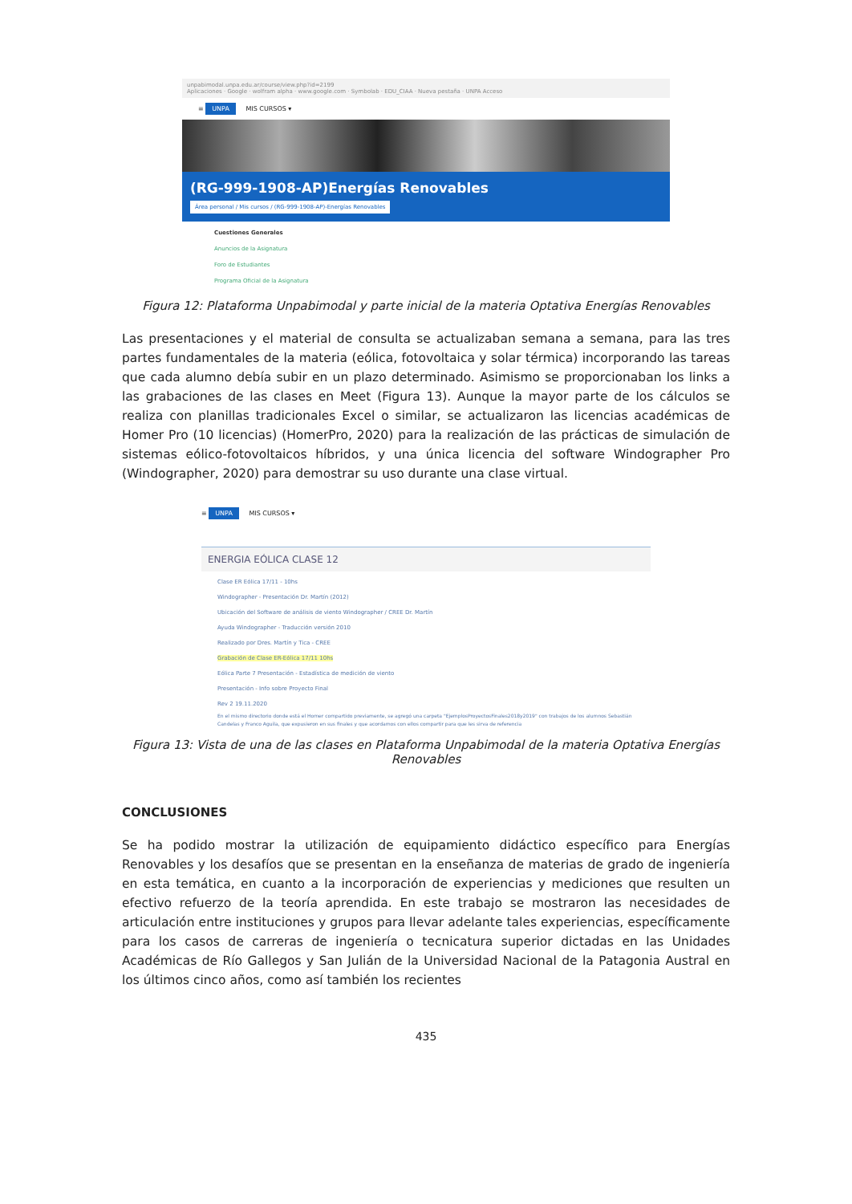unpabimodal.unpa.edu.ar/course/view.php?id=2199
Aplicaciones · Google · wolfram alpha · www.google.com · Symbolab · EDU_CIAA · Nueva pestaña · UNPA Acceso
≡ UNPA MIS CURSOS ▾
(RG-999-1908-AP)Energías Renovables
Área personal / Mis cursos / (RG-999-1908-AP)-Energías Renovables
Cuestiones Generales
Anuncios de la Asignatura
Foro de Estudiantes
Programa Oficial de la Asignatura
Figura 12: Plataforma Unpabimodal y parte inicial de la materia Optativa Energías Renovables
Las presentaciones y el material de consulta se actualizaban semana a semana, para las tres partes fundamentales de la materia (eólica, fotovoltaica y solar térmica) incorporando las tareas que cada alumno debía subir en un plazo determinado. Asimismo se proporcionaban los links a las grabaciones de las clases en Meet (Figura 13). Aunque la mayor parte de los cálculos se realiza con planillas tradicionales Excel o similar, se actualizaron las licencias académicas de Homer Pro (10 licencias) (HomerPro, 2020) para la realización de las prácticas de simulación de sistemas eólico-fotovoltaicos híbridos, y una única licencia del software Windographer Pro (Windographer, 2020) para demostrar su uso durante una clase virtual.
≡ UNPA MIS CURSOS ▾
ENERGIA EÓLICA CLASE 12
Clase ER Eólica 17/11 - 10hs
Windographer - Presentación Dr. Martín (2012)
Ubicación del Software de análisis de viento Windographer / CREE Dr. Martín
Ayuda Windographer - Traducción versión 2010
Realizado por Dres. Martín y Tica - CREE
Grabación de Clase ER-Eólica 17/11 10hs
Eólica Parte 7 Presentación - Estadística de medición de viento
Presentación - Info sobre Proyecto Final
Rev 2 19.11.2020
En el mismo directorio donde está el Homer compartido previamente, se agregó una carpeta "EjemplosProyectosFinales2018y2019" con trabajos de los alumnos Sebastián Candelas y Franco Aguila, que expusieron en sus finales y que acordamos con ellos compartir para que les sirva de referencia
Figura 13: Vista de una de las clases en Plataforma Unpabimodal de la materia Optativa Energías
Renovables
CONCLUSIONES
Se ha podido mostrar la utilización de equipamiento didáctico específico para Energías Renovables y los desafíos que se presentan en la enseñanza de materias de grado de ingeniería en esta temática, en cuanto a la incorporación de experiencias y mediciones que resulten un efectivo refuerzo de la teoría aprendida. En este trabajo se mostraron las necesidades de articulación entre instituciones y grupos para llevar adelante tales experiencias, específicamente para los casos de carreras de ingeniería o tecnicatura superior dictadas en las Unidades Académicas de Río Gallegos y San Julián de la Universidad Nacional de la Patagonia Austral en los últimos cinco años, como así también los recientes
435